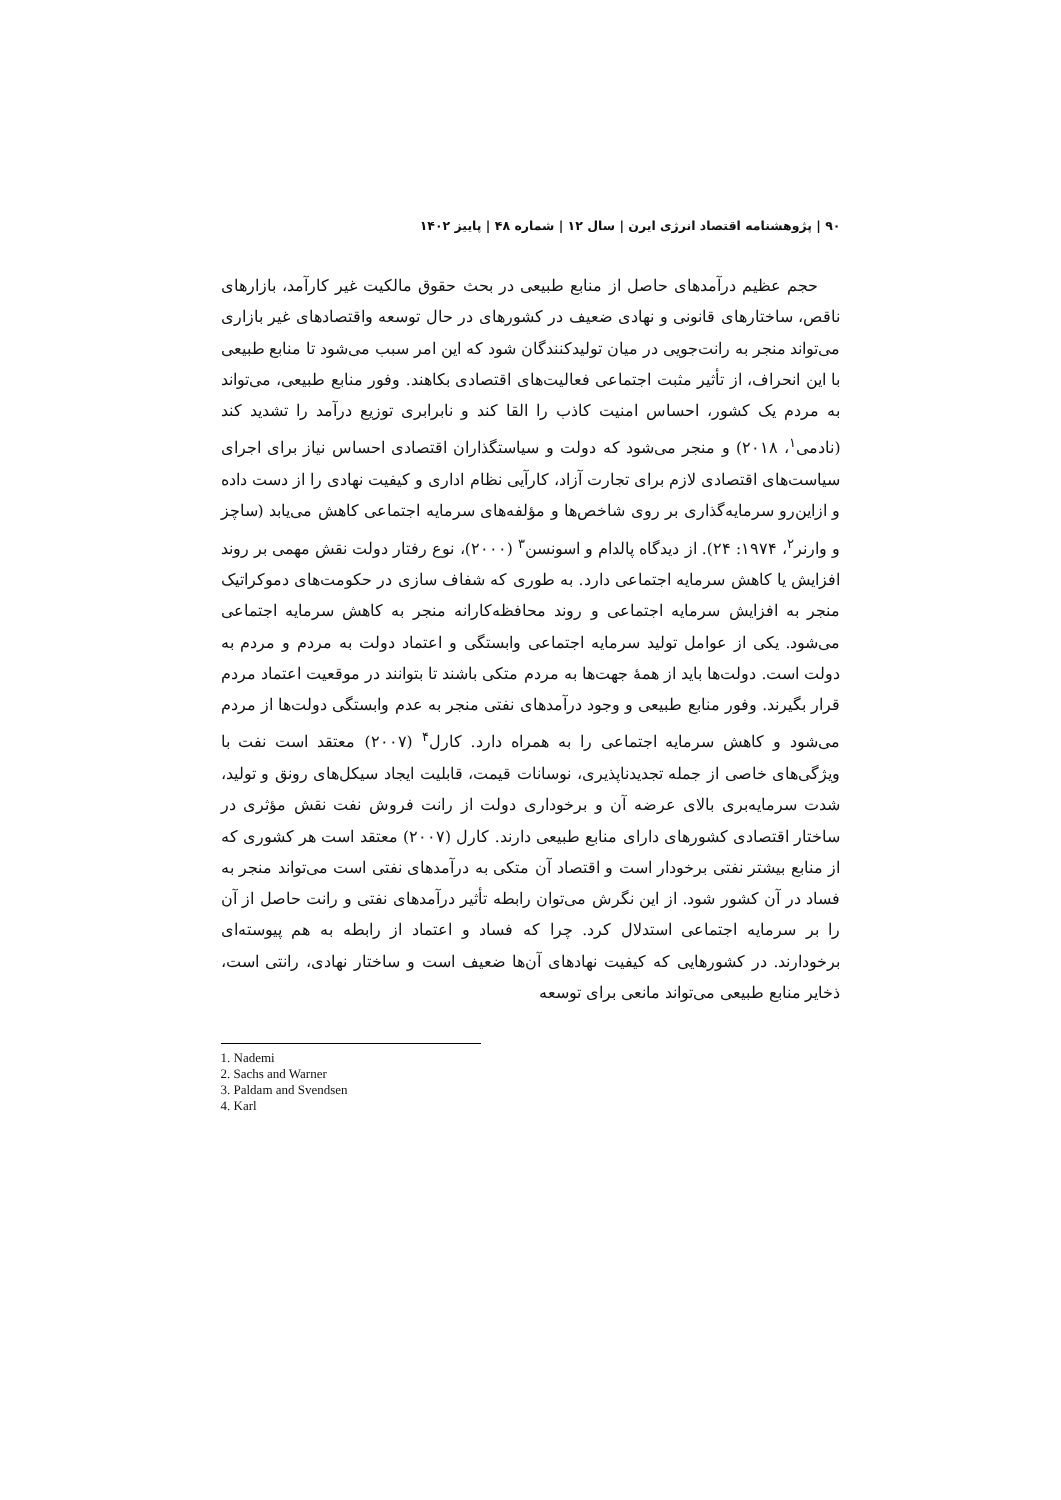۹۰ | پژوهشنامه اقتصاد انرژی ایرن | سال ۱۲ | شماره ۴۸ | پاییز ۱۴۰۲
حجم عظیم درآمدهای حاصل از منابع طبیعی در بحث حقوق مالکیت غیر کارآمد، بازارهای ناقص، ساختارهای قانونی و نهادی ضعیف در کشورهای در حال توسعه واقتصادهای غیر بازاری می‌تواند منجر به رانت‌جویی در میان تولیدکنندگان شود که این امر سبب می‌شود تا منابع طبیعی با این انحراف، از تأثیر مثبت اجتماعی فعالیت‌های اقتصادی بکاهند. وفور منابع طبیعی، می‌تواند به مردم یک کشور، احساس امنیت کاذب را القا کند و نابرابری توزیع درآمد را تشدید کند (نادمی<sup>۱</sup>، ۲۰۱۸) و منجر می‌شود که دولت و سیاستگذاران اقتصادی احساس نیاز برای اجرای سیاست‌های اقتصادی لازم برای تجارت آزاد، کارآیی نظام اداری و کیفیت نهادی را از دست داده و ازاین‌رو سرمایه‌گذاری بر روی شاخص‌ها و مؤلفه‌های سرمایه اجتماعی کاهش می‌یابد (ساچز و وارنر<sup>۲</sup>، ۱۹۷۴: ۲۴). از دیدگاه پالدام و اسونسن<sup>۳</sup> (۲۰۰۰)، نوع رفتار دولت نقش مهمی بر روند افزایش یا کاهش سرمایه اجتماعی دارد. به طوری که شفاف سازی در حکومت‌های دموکراتیک منجر به افزایش سرمایه اجتماعی و روند محافظه‌کارانه منجر به کاهش سرمایه اجتماعی می‌شود. یکی از عوامل تولید سرمایه اجتماعی وابستگی و اعتماد دولت به مردم و مردم به دولت است. دولت‌ها باید از همهٔ جهت‌ها به مردم متکی باشند تا بتوانند در موقعیت اعتماد مردم قرار بگیرند. وفور منابع طبیعی و وجود درآمدهای نفتی منجر به عدم وابستگی دولت‌ها از مردم می‌شود و کاهش سرمایه اجتماعی را به همراه دارد. کارل<sup>۴</sup> (۲۰۰۷) معتقد است نفت با ویژگی‌های خاصی از جمله تجدیدناپذیری، نوسانات قیمت، قابلیت ایجاد سیکل‌های رونق و تولید، شدت سرمایه‌بری بالای عرضه آن و برخوداری دولت از رانت فروش نفت نقش مؤثری در ساختار اقتصادی کشورهای دارای منابع طبیعی دارند. کارل (۲۰۰۷) معتقد است هر کشوری که از منابع بیشتر نفتی برخودار است و اقتصاد آن متکی به درآمدهای نفتی است می‌تواند منجر به فساد در آن کشور شود. از این نگرش می‌توان رابطه تأثیر درآمدهای نفتی و رانت حاصل از آن را بر سرمایه اجتماعی استدلال کرد. چرا که فساد و اعتماد از رابطه به هم پیوسته‌ای برخودارند. در کشورهایی که کیفیت نهادهای آن‌ها ضعیف است و ساختار نهادی، رانتی است، ذخایر منابع طبیعی می‌تواند مانعی برای توسعه
1. Nademi
2. Sachs and Warner
3. Paldam and Svendsen
4. Karl